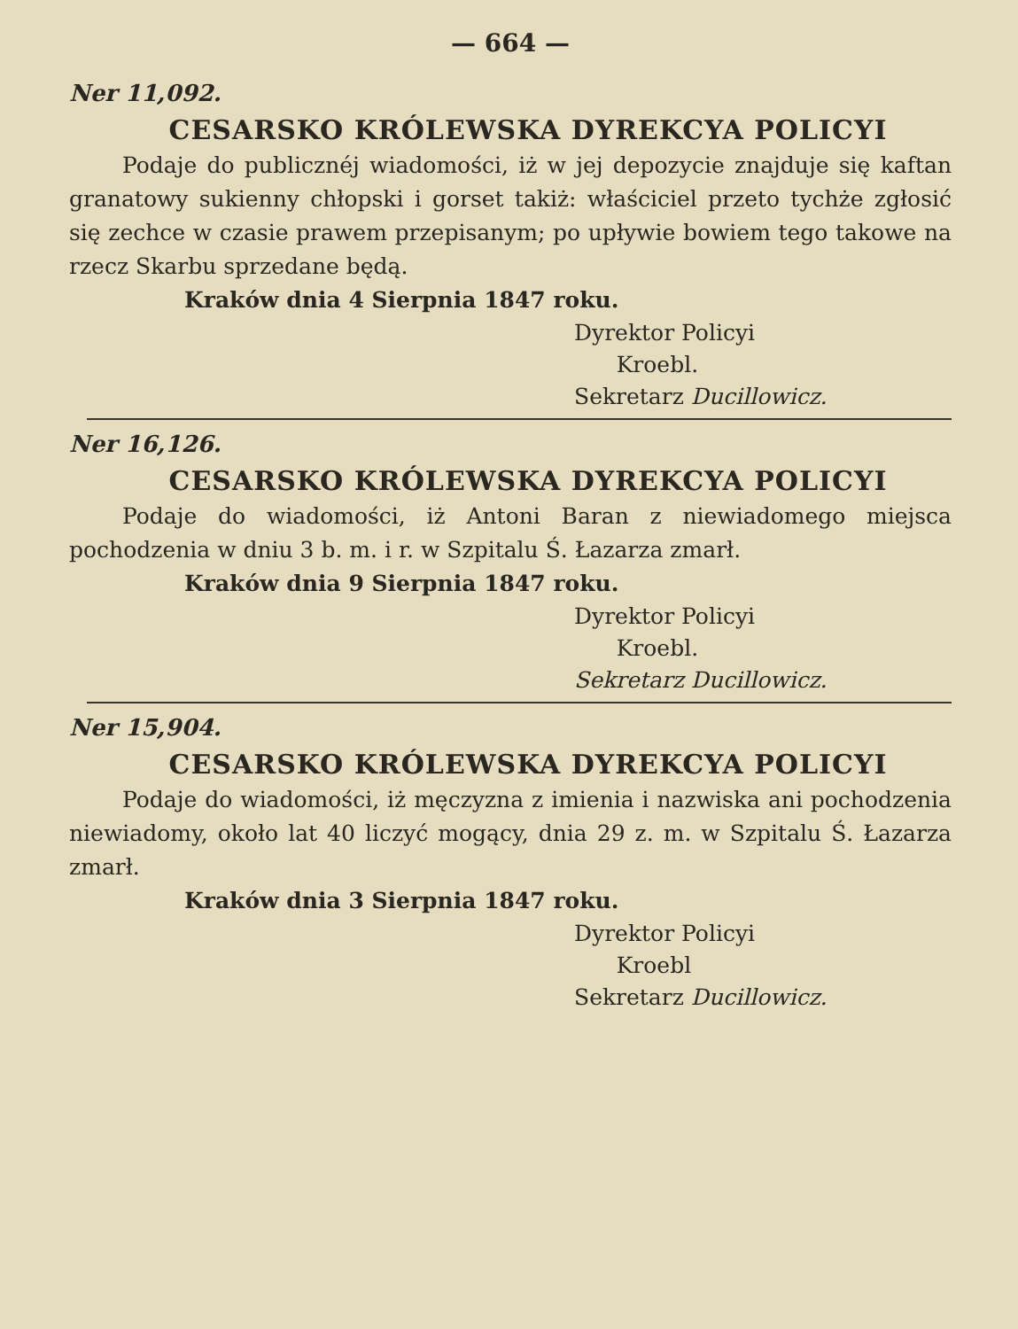— 664 —
Ner 11,092.
CESARSKO KRÓLEWSKA DYREKCYA POLICYI
Podaje do publicznéj wiadomości, iż w jej depozycie znajduje się kaftan granatowy sukienny chłopski i gorset takiż: właściciel przeto tychże zgłosić się zechce w czasie prawem przepisanym; po upływie bowiem tego takowe na rzecz Skarbu sprzedane będą.
Kraków dnia 4 Sierpnia 1847 roku.
Dyrektor Policyi
Kroebl.
Sekretarz Ducillowicz.
Ner 16,126.
CESARSKO KRÓLEWSKA DYREKCYA POLICYI
Podaje do wiadomości, iż Antoni Baran z niewiadomego miejsca pochodzenia w dniu 3 b. m. i r. w Szpitalu Ś. Łazarza zmarł.
Kraków dnia 9 Sierpnia 1847 roku.
Dyrektor Policyi
Kroebl.
Sekretarz Ducillowicz.
Ner 15,904.
CESARSKO KRÓLEWSKA DYREKCYA POLICYI
Podaje do wiadomości, iż męczyzna z imienia i nazwiska ani pochodzenia niewiadomy, około lat 40 liczyć mogący, dnia 29 z. m. w Szpitalu Ś. Łazarza zmarł.
Kraków dnia 3 Sierpnia 1847 roku.
Dyrektor Policyi
Kroebl
Sekretarz Ducillowicz.